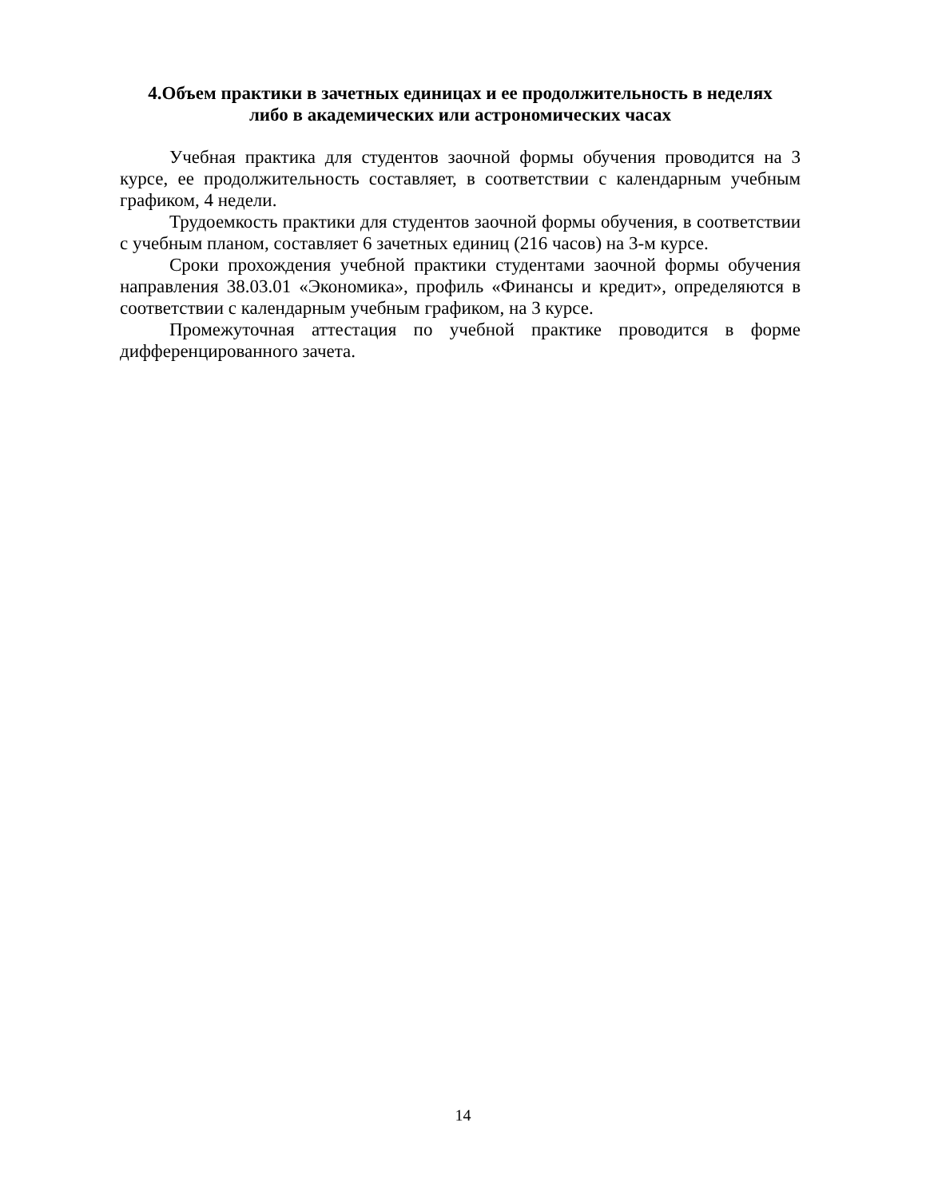4.Объем практики в зачетных единицах и ее продолжительность в неделях
либо в академических или астрономических часах
Учебная практика для студентов заочной формы обучения проводится на 3 курсе, ее продолжительность составляет, в соответствии с календарным учебным графиком, 4 недели.
Трудоемкость практики для студентов заочной формы обучения, в соответствии с учебным планом, составляет 6 зачетных единиц (216 часов) на 3-м курсе.
Сроки прохождения учебной практики студентами заочной формы обучения направления 38.03.01 «Экономика», профиль «Финансы и кредит», определяются в соответствии с календарным учебным графиком, на 3 курсе.
Промежуточная аттестация по учебной практике проводится в форме дифференцированного зачета.
14